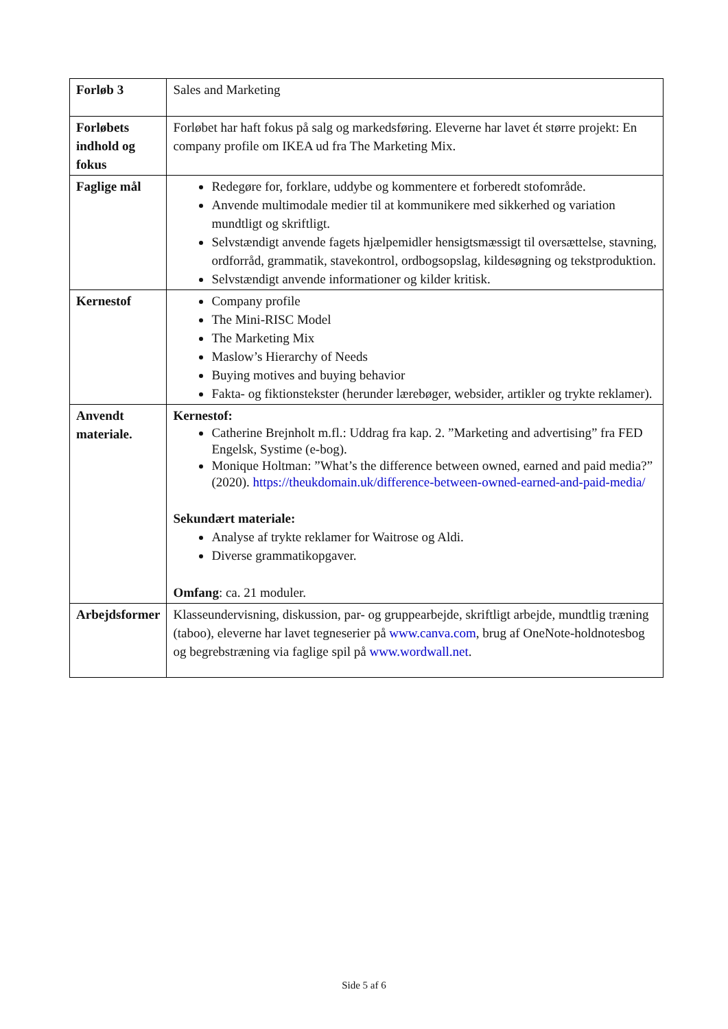| Forløb 3 | Sales and Marketing |
| Forløbets indhold og fokus | Forløbet har haft fokus på salg og markedsføring. Eleverne har lavet ét større projekt: En company profile om IKEA ud fra The Marketing Mix. |
| Faglige mål | Redegøre for, forklare, uddybe og kommentere et forberedt stofområde. Anvende multimodale medier til at kommunikere med sikkerhed og variation mundtligt og skriftligt. Selvstændigt anvende fagets hjælpemidler hensigtsmæssigt til oversættelse, stavning, ordforråd, grammatik, stavekontrol, ordbogsopslag, kildesøgning og tekstproduktion. Selvstændigt anvende informationer og kilder kritisk. |
| Kernestof | Company profile The Mini-RISC Model The Marketing Mix Maslow’s Hierarchy of Needs Buying motives and buying behavior Fakta- og fiktionstekster (herunder lærebøger, websider, artikler og trykte reklamer). |
| Anvendt materiale. | Kernestof: Catherine Brejnholt m.fl.: Uddrag fra kap. 2. ”Marketing and advertising” fra FED Engelsk, Systime (e-bog). Monique Holtman: ”What’s the difference between owned, earned and paid media?” (2020). https://theukdomain.uk/difference-between-owned-earned-and-paid-media/ Sekundært materiale: Analyse af trykte reklamer for Waitrose og Aldi. Diverse grammatikopgaver. Omfang : ca. 21 moduler. |
| Arbejdsformer | Klasseundervisning, diskussion, par- og gruppearbejde, skriftligt arbejde, mundtlig træning (taboo), eleverne har lavet tegneserier på www.canva.com , brug af OneNote-holdnotesbog og begrebstræning via faglige spil på www.wordwall.net . |
Side 5 af 6